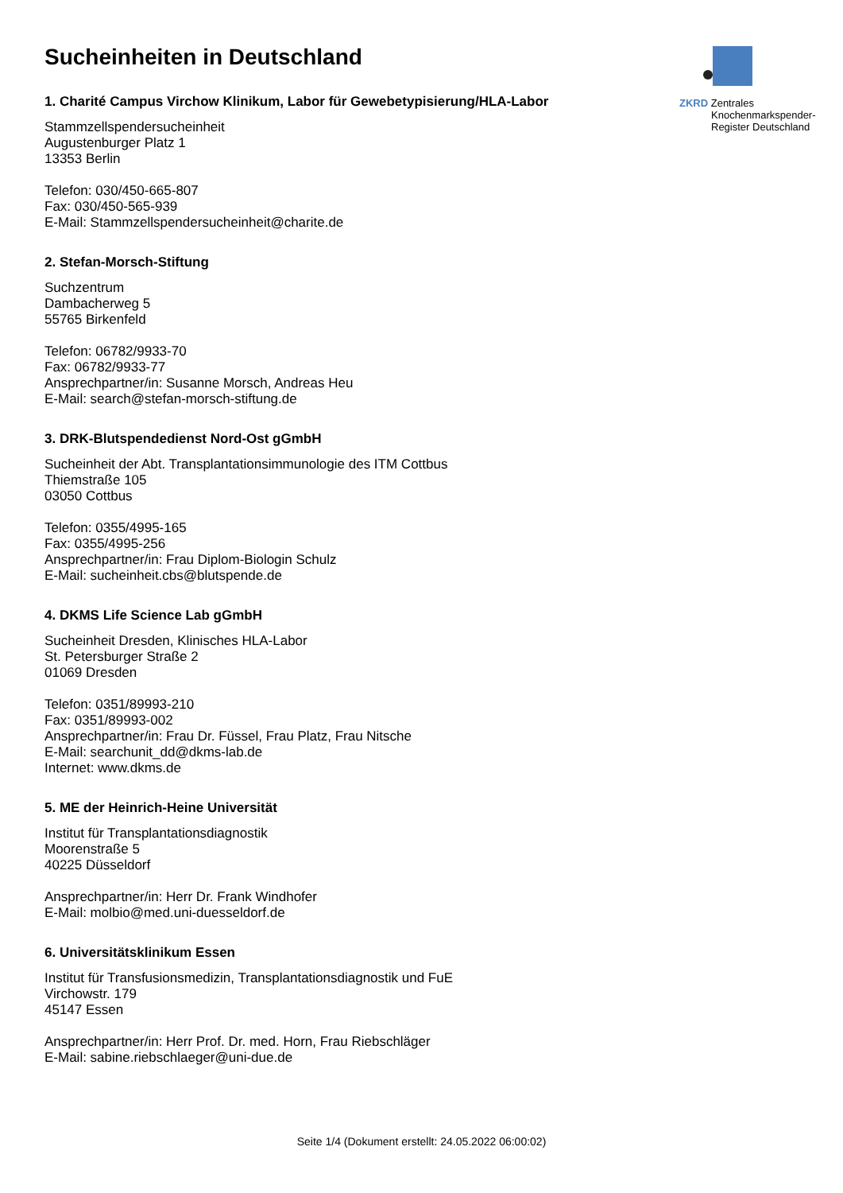ZKRD Zentrales
Knochenmarkspender-
Register Deutschland
Sucheinheiten in Deutschland
1. Charité Campus Virchow Klinikum, Labor für Gewebetypisierung/HLA-Labor
Stammzellspendersucheinheit
Augustenburger Platz 1
13353 Berlin
Telefon: 030/450-665-807
Fax: 030/450-565-939
E-Mail: Stammzellspendersucheinheit@charite.de
2. Stefan-Morsch-Stiftung
Suchzentrum
Dambacherweg 5
55765 Birkenfeld
Telefon: 06782/9933-70
Fax: 06782/9933-77
Ansprechpartner/in: Susanne Morsch, Andreas Heu
E-Mail: search@stefan-morsch-stiftung.de
3. DRK-Blutspendedienst Nord-Ost gGmbH
Sucheinheit der Abt. Transplantationsimmunologie des ITM Cottbus
Thiemstraße 105
03050 Cottbus
Telefon: 0355/4995-165
Fax: 0355/4995-256
Ansprechpartner/in: Frau Diplom-Biologin Schulz
E-Mail: sucheinheit.cbs@blutspende.de
4. DKMS Life Science Lab gGmbH
Sucheinheit Dresden, Klinisches HLA-Labor
St. Petersburger Straße 2
01069 Dresden
Telefon: 0351/89993-210
Fax: 0351/89993-002
Ansprechpartner/in: Frau Dr. Füssel, Frau Platz, Frau Nitsche
E-Mail: searchunit_dd@dkms-lab.de
Internet: www.dkms.de
5. ME der Heinrich-Heine Universität
Institut für Transplantationsdiagnostik
Moorenstraße 5
40225 Düsseldorf
Ansprechpartner/in: Herr Dr. Frank Windhofer
E-Mail: molbio@med.uni-duesseldorf.de
6. Universitätsklinikum Essen
Institut für Transfusionsmedizin, Transplantationsdiagnostik und FuE
Virchowstr. 179
45147 Essen
Ansprechpartner/in: Herr Prof. Dr. med. Horn, Frau Riebschläger
E-Mail: sabine.riebschlaeger@uni-due.de
Seite 1/4 (Dokument erstellt: 24.05.2022 06:00:02)